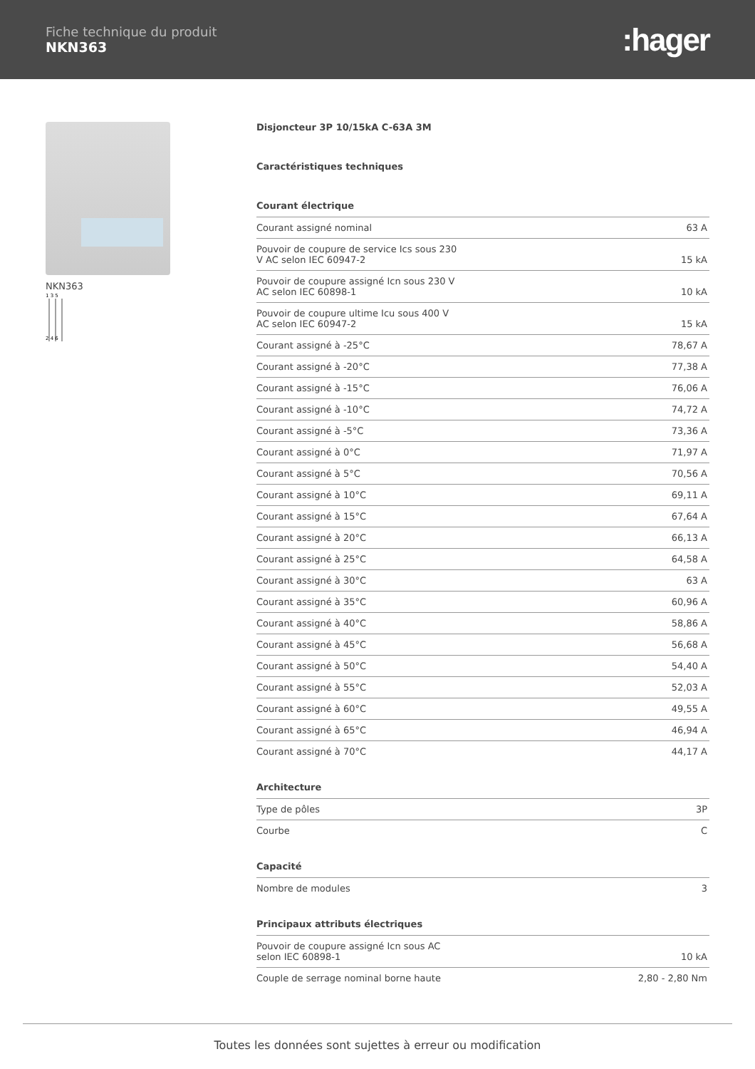Fiche technique du produit
NKN363
:hager
NKN363
1 3 5
2 4 6
Disjoncteur 3P 10/15kA C-63A 3M
Caractéristiques techniques
Courant électrique
| Courant assigné nominal | 63 A |
| Pouvoir de coupure de service Ics sous 230 V AC selon IEC 60947-2 | 15 kA |
| Pouvoir de coupure assigné Icn sous 230 V AC selon IEC 60898-1 | 10 kA |
| Pouvoir de coupure ultime Icu sous 400 V AC selon IEC 60947-2 | 15 kA |
| Courant assigné à -25°C | 78,67 A |
| Courant assigné à -20°C | 77,38 A |
| Courant assigné à -15°C | 76,06 A |
| Courant assigné à -10°C | 74,72 A |
| Courant assigné à -5°C | 73,36 A |
| Courant assigné à 0°C | 71,97 A |
| Courant assigné à 5°C | 70,56 A |
| Courant assigné à 10°C | 69,11 A |
| Courant assigné à 15°C | 67,64 A |
| Courant assigné à 20°C | 66,13 A |
| Courant assigné à 25°C | 64,58 A |
| Courant assigné à 30°C | 63 A |
| Courant assigné à 35°C | 60,96 A |
| Courant assigné à 40°C | 58,86 A |
| Courant assigné à 45°C | 56,68 A |
| Courant assigné à 50°C | 54,40 A |
| Courant assigné à 55°C | 52,03 A |
| Courant assigné à 60°C | 49,55 A |
| Courant assigné à 65°C | 46,94 A |
| Courant assigné à 70°C | 44,17 A |
Architecture
| Type de pôles | 3P |
| Courbe | C |
Capacité
| Nombre de modules | 3 |
Principaux attributs électriques
| Pouvoir de coupure assigné Icn sous AC selon IEC 60898-1 | 10 kA |
| Couple de serrage nominal borne haute | 2,80 - 2,80 Nm |
Toutes les données sont sujettes à erreur ou modification